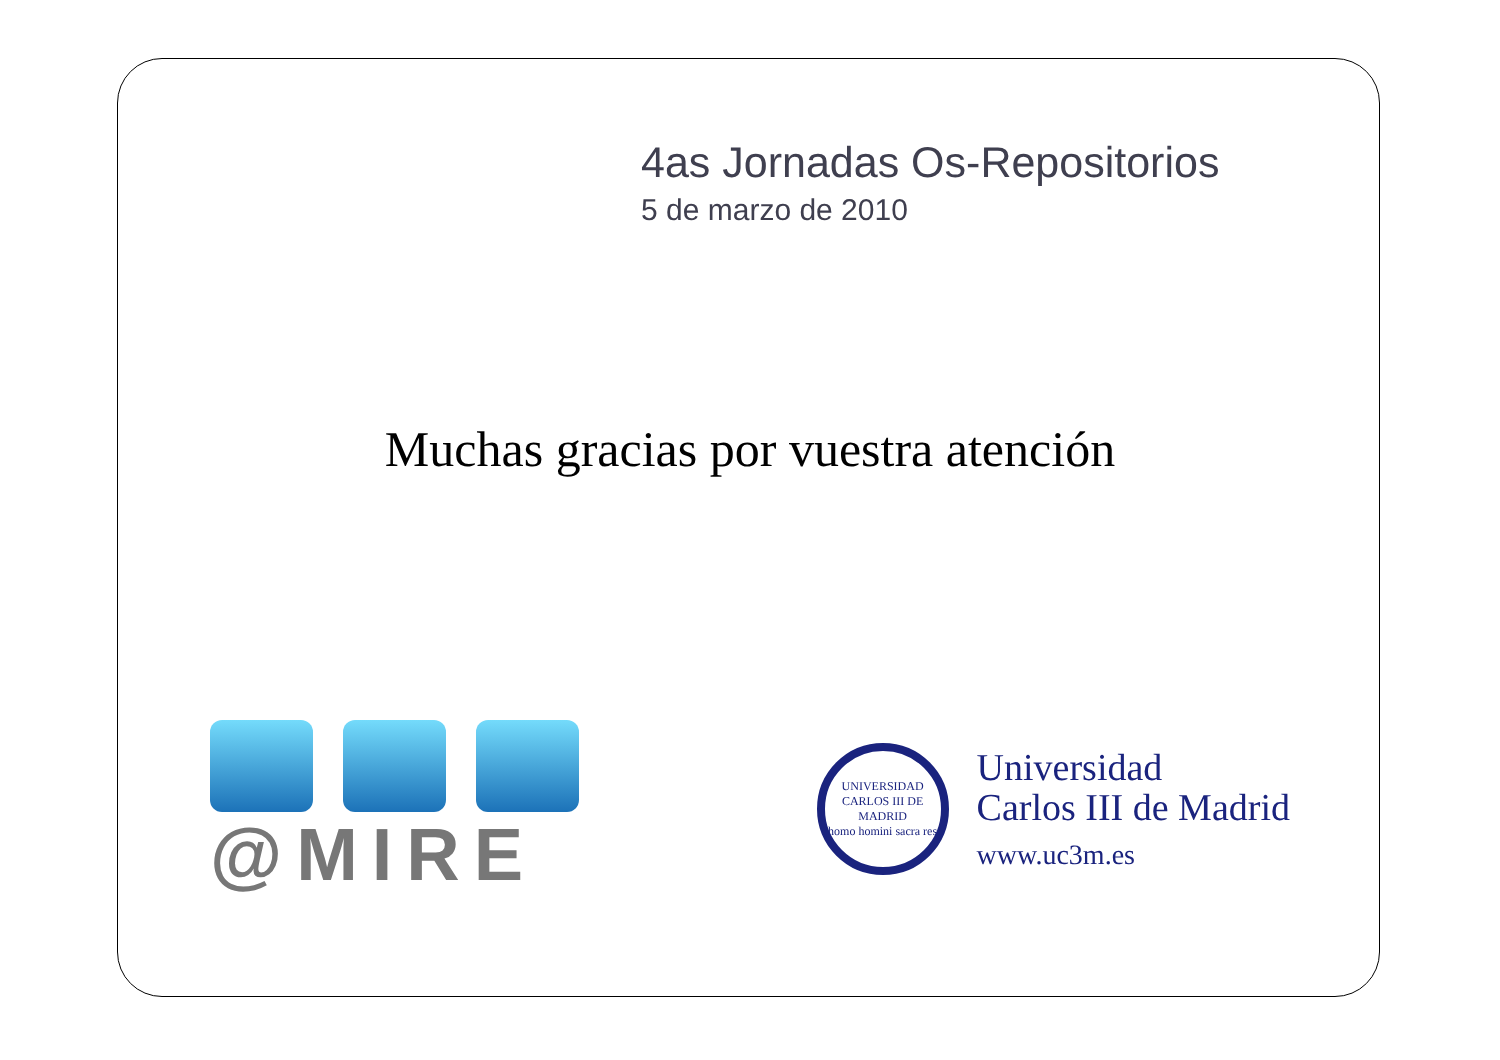4as Jornadas Os-Repositorios
5 de marzo de 2010
Muchas gracias por vuestra atención
@MIRE
UNIVERSIDAD CARLOS III DE MADRID
homo homini sacra res
Universidad
Carlos III de Madrid
www.uc3m.es